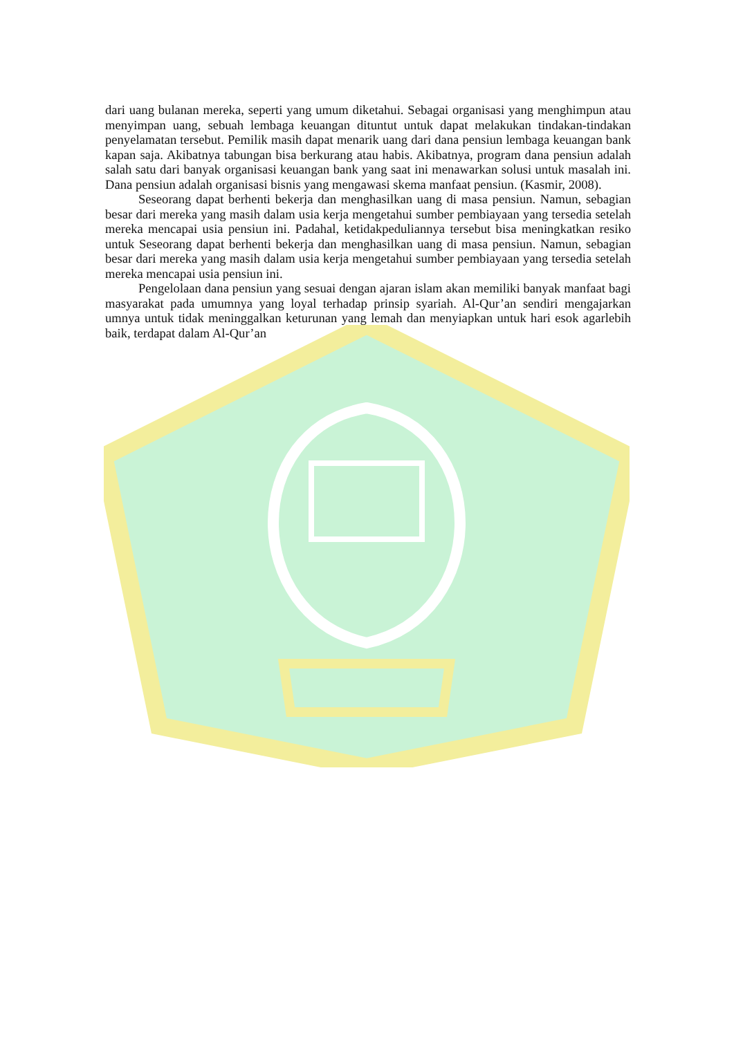dari uang bulanan mereka, seperti yang umum diketahui. Sebagai organisasi yang menghimpun atau menyimpan uang, sebuah lembaga keuangan dituntut untuk dapat melakukan tindakan-tindakan penyelamatan tersebut. Pemilik masih dapat menarik uang dari dana pensiun lembaga keuangan bank kapan saja. Akibatnya tabungan bisa berkurang atau habis. Akibatnya, program dana pensiun adalah salah satu dari banyak organisasi keuangan bank yang saat ini menawarkan solusi untuk masalah ini. Dana pensiun adalah organisasi bisnis yang mengawasi skema manfaat pensiun. (Kasmir, 2008).
Seseorang dapat berhenti bekerja dan menghasilkan uang di masa pensiun. Namun, sebagian besar dari mereka yang masih dalam usia kerja mengetahui sumber pembiayaan yang tersedia setelah mereka mencapai usia pensiun ini. Padahal, ketidakpeduliannya tersebut bisa meningkatkan resiko untuk Seseorang dapat berhenti bekerja dan menghasilkan uang di masa pensiun. Namun, sebagian besar dari mereka yang masih dalam usia kerja mengetahui sumber pembiayaan yang tersedia setelah mereka mencapai usia pensiun ini.
Pengelolaan dana pensiun yang sesuai dengan ajaran islam akan memiliki banyak manfaat bagi masyarakat pada umumnya yang loyal terhadap prinsip syariah. Al-Qur’an sendiri mengajarkan umnya untuk tidak meninggalkan keturunan yang lemah dan menyiapkan untuk hari esok agarlebih baik, terdapat dalam Al-Qur’an